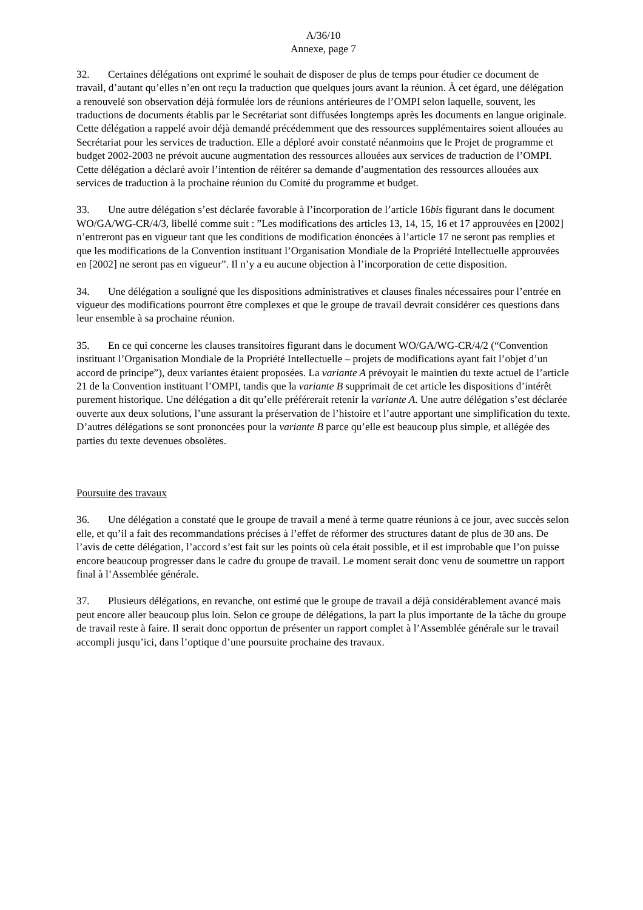A/36/10
Annexe, page 7
32. Certaines délégations ont exprimé le souhait de disposer de plus de temps pour étudier ce document de travail, d’autant qu’elles n’en ont reçu la traduction que quelques jours avant la réunion. À cet égard, une délégation a renouvelé son observation déjà formulée lors de réunions antérieures de l’OMPI selon laquelle, souvent, les traductions de documents établis par le Secrétariat sont diffusées longtemps après les documents en langue originale. Cette délégation a rappelé avoir déjà demandé précédemment que des ressources supplémentaires soient allouées au Secrétariat pour les services de traduction. Elle a déploré avoir constaté néanmoins que le Projet de programme et budget 2002-2003 ne prévoit aucune augmentation des ressources allouées aux services de traduction de l’OMPI. Cette délégation a déclaré avoir l’intention de réitérer sa demande d’augmentation des ressources allouées aux services de traduction à la prochaine réunion du Comité du programme et budget.
33. Une autre délégation s’est déclarée favorable à l’incorporation de l’article 16bis figurant dans le document WO/GA/WG-CR/4/3, libellé comme suit : ”Les modifications des articles 13, 14, 15, 16 et 17 approuvées en [2002] n’entreront pas en vigueur tant que les conditions de modification énoncées à l’article 17 ne seront pas remplies et que les modifications de la Convention instituant l’Organisation Mondiale de la Propriété Intellectuelle approuvées en [2002] ne seront pas en vigueur”. Il n’y a eu aucune objection à l’incorporation de cette disposition.
34. Une délégation a souligné que les dispositions administratives et clauses finales nécessaires pour l’entrée en vigueur des modifications pourront être complexes et que le groupe de travail devrait considérer ces questions dans leur ensemble à sa prochaine réunion.
35. En ce qui concerne les clauses transitoires figurant dans le document WO/GA/WG-CR/4/2 (“Convention instituant l’Organisation Mondiale de la Propriété Intellectuelle – projets de modifications ayant fait l’objet d’un accord de principe”), deux variantes étaient proposées. La variante A prévoyait le maintien du texte actuel de l’article 21 de la Convention instituant l’OMPI, tandis que la variante B supprimait de cet article les dispositions d’intérêt purement historique. Une délégation a dit qu’elle préférerait retenir la variante A. Une autre délégation s’est déclarée ouverte aux deux solutions, l’une assurant la préservation de l’histoire et l’autre apportant une simplification du texte. D’autres délégations se sont prononcées pour la variante B parce qu’elle est beaucoup plus simple, et allégée des parties du texte devenues obsolètes.
Poursuite des travaux
36. Une délégation a constaté que le groupe de travail a mené à terme quatre réunions à ce jour, avec succès selon elle, et qu’il a fait des recommandations précises à l’effet de réformer des structures datant de plus de 30 ans. De l’avis de cette délégation, l’accord s’est fait sur les points où cela était possible, et il est improbable que l’on puisse encore beaucoup progresser dans le cadre du groupe de travail. Le moment serait donc venu de soumettre un rapport final à l’Assemblée générale.
37. Plusieurs délégations, en revanche, ont estimé que le groupe de travail a déjà considérablement avancé mais peut encore aller beaucoup plus loin. Selon ce groupe de délégations, la part la plus importante de la tâche du groupe de travail reste à faire. Il serait donc opportun de présenter un rapport complet à l’Assemblée générale sur le travail accompli jusqu’ici, dans l’optique d’une poursuite prochaine des travaux.